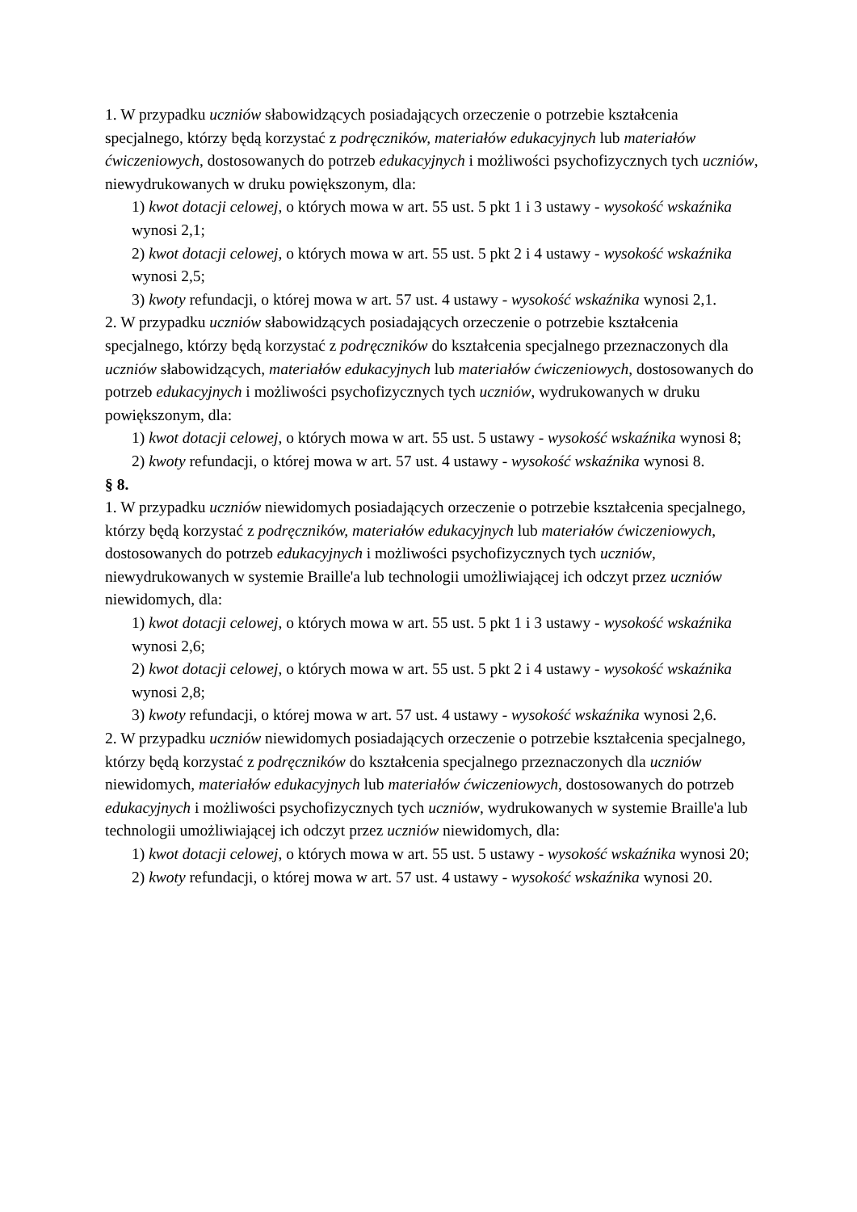1. W przypadku uczniów słabowidzących posiadających orzeczenie o potrzebie kształcenia specjalnego, którzy będą korzystać z podręczników, materiałów edukacyjnych lub materiałów ćwiczeniowych, dostosowanych do potrzeb edukacyjnych i możliwości psychofizycznych tych uczniów, niewydrukowanych w druku powiększonym, dla:
1) kwot dotacji celowej, o których mowa w art. 55 ust. 5 pkt 1 i 3 ustawy - wysokość wskaźnika wynosi 2,1;
2) kwot dotacji celowej, o których mowa w art. 55 ust. 5 pkt 2 i 4 ustawy - wysokość wskaźnika wynosi 2,5;
3) kwoty refundacji, o której mowa w art. 57 ust. 4 ustawy - wysokość wskaźnika wynosi 2,1.
2. W przypadku uczniów słabowidzących posiadających orzeczenie o potrzebie kształcenia specjalnego, którzy będą korzystać z podręczników do kształcenia specjalnego przeznaczonych dla uczniów słabowidzących, materiałów edukacyjnych lub materiałów ćwiczeniowych, dostosowanych do potrzeb edukacyjnych i możliwości psychofizycznych tych uczniów, wydrukowanych w druku powiększonym, dla:
1) kwot dotacji celowej, o których mowa w art. 55 ust. 5 ustawy - wysokość wskaźnika wynosi 8;
2) kwoty refundacji, o której mowa w art. 57 ust. 4 ustawy - wysokość wskaźnika wynosi 8.
§ 8.
1. W przypadku uczniów niewidomych posiadających orzeczenie o potrzebie kształcenia specjalnego, którzy będą korzystać z podręczników, materiałów edukacyjnych lub materiałów ćwiczeniowych, dostosowanych do potrzeb edukacyjnych i możliwości psychofizycznych tych uczniów, niewydrukowanych w systemie Braille'a lub technologii umożliwiającej ich odczyt przez uczniów niewidomych, dla:
1) kwot dotacji celowej, o których mowa w art. 55 ust. 5 pkt 1 i 3 ustawy - wysokość wskaźnika wynosi 2,6;
2) kwot dotacji celowej, o których mowa w art. 55 ust. 5 pkt 2 i 4 ustawy - wysokość wskaźnika wynosi 2,8;
3) kwoty refundacji, o której mowa w art. 57 ust. 4 ustawy - wysokość wskaźnika wynosi 2,6.
2. W przypadku uczniów niewidomych posiadających orzeczenie o potrzebie kształcenia specjalnego, którzy będą korzystać z podręczników do kształcenia specjalnego przeznaczonych dla uczniów niewidomych, materiałów edukacyjnych lub materiałów ćwiczeniowych, dostosowanych do potrzeb edukacyjnych i możliwości psychofizycznych tych uczniów, wydrukowanych w systemie Braille'a lub technologii umożliwiającej ich odczyt przez uczniów niewidomych, dla:
1) kwot dotacji celowej, o których mowa w art. 55 ust. 5 ustawy - wysokość wskaźnika wynosi 20;
2) kwoty refundacji, o której mowa w art. 57 ust. 4 ustawy - wysokość wskaźnika wynosi 20.